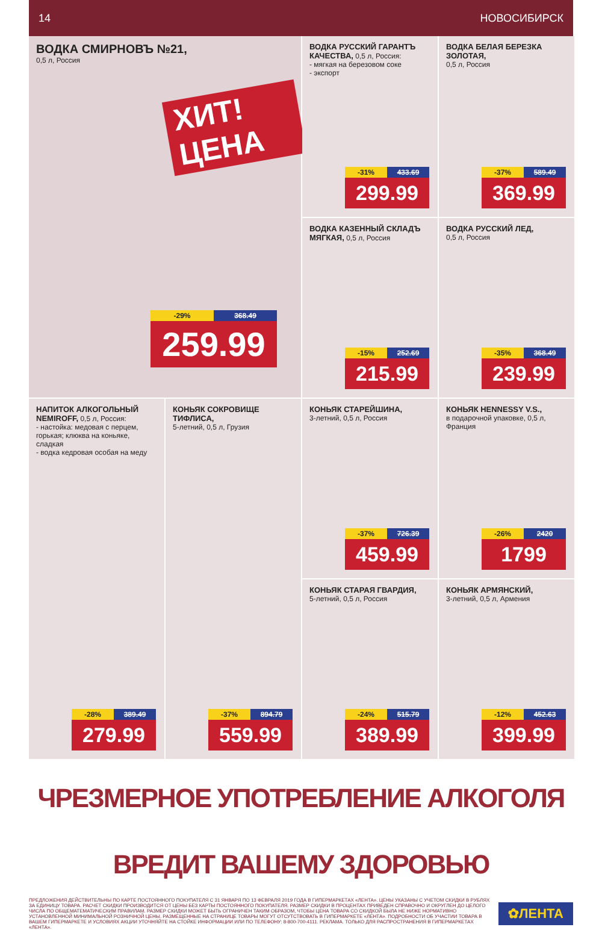14 НОВОСИБИРСК
ВОДКА СМИРНОВЪ №21,
0,5 л, Россия
ХИТ! ЦЕНА
-29% 368.49
259.99
ВОДКА РУССКИЙ ГАРАНТЪ КАЧЕСТВА, 0,5 л, Россия:
- мягкая на березовом соке
- экспорт
-31% 433.69
299.99
ВОДКА БЕЛАЯ БЕРЕЗКА ЗОЛОТАЯ,
0,5 л, Россия
-37% 589.49
369.99
ВОДКА КАЗЕННЫЙ СКЛАДЪ МЯГКАЯ, 0,5 л, Россия
-15% 252.69
215.99
ВОДКА РУССКИЙ ЛЕД,
0,5 л, Россия
-35% 368.49
239.99
НАПИТОК АЛКОГОЛЬНЫЙ NEMIROFF, 0,5 л, Россия:
- настойка: медовая с перцем, горькая; клюква на коньяке, сладкая
- водка кедровая особая на меду
-28% 389.49
279.99
КОНЬЯК СОКРОВИЩЕ ТИФЛИСА,
5-летний, 0,5 л, Грузия
-37% 894.79
559.99
КОНЬЯК СТАРЕЙШИНА,
3-летний, 0,5 л, Россия
-37% 726.39
459.99
КОНЬЯК HENNESSY V.S.,
в подарочной упаковке, 0,5 л, Франция
-26% 2420
1799
КОНЬЯК СТАРАЯ ГВАРДИЯ,
5-летний, 0,5 л, Россия
-24% 515.79
389.99
КОНЬЯК АРМЯНСКИЙ,
3-летний, 0,5 л, Армения
-12% 452.63
399.99
ЧРЕЗМЕРНОЕ УПОТРЕБЛЕНИЕ АЛКОГОЛЯ ВРЕДИТ ВАШЕМУ ЗДОРОВЬЮ
ПРЕДЛОЖЕНИЯ ДЕЙСТВИТЕЛЬНЫ ПО КАРТЕ ПОСТОЯННОГО ПОКУПАТЕЛЯ С 31 ЯНВАРЯ ПО 13 ФЕВРАЛЯ 2019 ГОДА В ГИПЕРМАРКЕТАХ «ЛЕНТА». ЦЕНЫ УКАЗАНЫ С УЧЕТОМ СКИДКИ В РУБЛЯХ ЗА ЕДИНИЦУ ТОВАРА. РАСЧЕТ СКИДКИ ПРОИЗВОДИТСЯ ОТ ЦЕНЫ БЕЗ КАРТЫ ПОСТОЯННОГО ПОКУПАТЕЛЯ. РАЗМЕР СКИДКИ В ПРОЦЕНТАХ ПРИВЕДЕН СПРАВОЧНО И ОКРУГЛЕН ДО ЦЕЛОГО ЧИСЛА ПО ОБЩЕМАТЕМАТИЧЕСКИМ ПРАВИЛАМ. РАЗМЕР СКИДКИ МОЖЕТ БЫТЬ ОГРАНИЧЕН ТАКИМ ОБРАЗОМ, ЧТОБЫ ЦЕНА ТОВАРА СО СКИДКОЙ БЫЛА НЕ НИЖЕ НОРМАТИВНО УСТАНОВЛЕННОЙ МИНИМАЛЬНОЙ РОЗНИЧНОЙ ЦЕНЫ. РАЗМЕЩЕННЫЕ НА СТРАНИЦЕ ТОВАРЫ МОГУТ ОТСУТСТВОВАТЬ В ГИПЕРМАРКЕТЕ «ЛЕНТА». ПОДРОБНОСТИ ОБ УЧАСТИИ ТОВАРА В ВАШЕМ ГИПЕРМАРКЕТЕ И УСЛОВИЯХ АКЦИИ УТОЧНЯЙТЕ НА СТОЙКЕ ИНФОРМАЦИИ ИЛИ ПО ТЕЛЕФОНУ: 8-800-700-4111. РЕКЛАМА. ТОЛЬКО ДЛЯ РАСПРОСТРАНЕНИЯ В ГИПЕРМАРКЕТАХ «ЛЕНТА».
✿ЛЕНТА